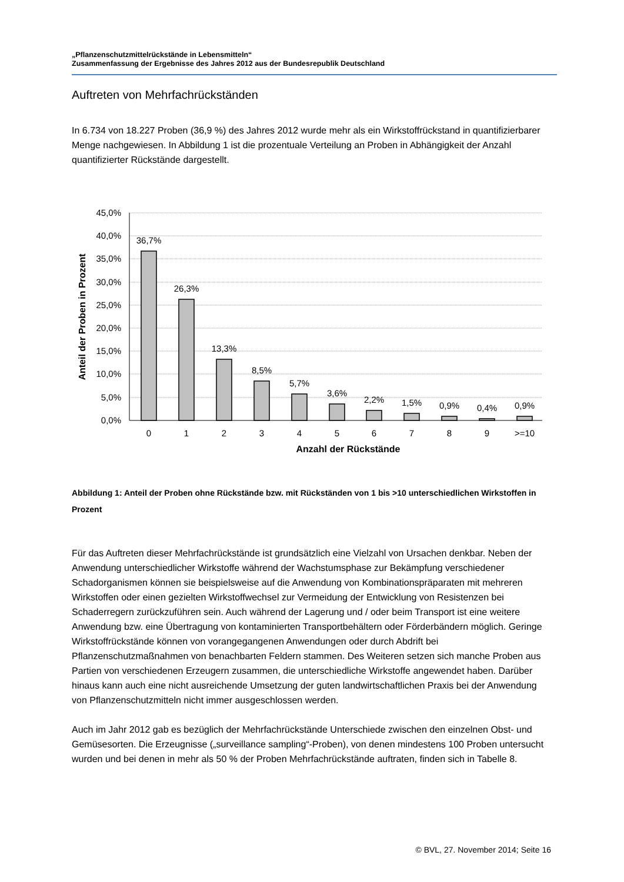„Pflanzenschutzmittelrückstände in Lebensmitteln“
Zusammenfassung der Ergebnisse des Jahres 2012 aus der Bundesrepublik Deutschland
Auftreten von Mehrfachrückständen
In 6.734 von 18.227 Proben (36,9 %) des Jahres 2012 wurde mehr als ein Wirkstoffrückstand in quantifizierbarer Menge nachgewiesen. In Abbildung 1 ist die prozentuale Verteilung an Proben in Abhängigkeit der Anzahl quantifizierter Rückstände dargestellt.
45,0%
40,0%
35,0%
30,0%
25,0%
20,0%
15,0%
10,0%
5,0%
0,0%
36,7%
26,3%
13,3%
8,5%
5,7%
3,6%
2,2%
1,5%
0,9%
0,4%
0,9%
0
1
2
3
4
5
6
7
8
9
>=10
Anzahl der Rückstände
Anteil der Proben in Prozent
Abbildung 1: Anteil der Proben ohne Rückstände bzw. mit Rückständen von 1 bis >10 unterschiedlichen Wirkstoffen in Prozent
Für das Auftreten dieser Mehrfachrückstände ist grundsätzlich eine Vielzahl von Ursachen denkbar. Neben der Anwendung unterschiedlicher Wirkstoffe während der Wachstumsphase zur Bekämpfung verschiedener Schadorganismen können sie beispielsweise auf die Anwendung von Kombinationspräparaten mit mehreren Wirkstoffen oder einen gezielten Wirkstoffwechsel zur Vermeidung der Entwicklung von Resistenzen bei Schaderregern zurückzuführen sein. Auch während der Lagerung und / oder beim Transport ist eine weitere Anwendung bzw. eine Übertragung von kontaminierten Transportbehältern oder Förderbändern möglich. Geringe Wirkstoffrückstände können von vorangegangenen Anwendungen oder durch Abdrift bei Pflanzenschutzmaßnahmen von benachbarten Feldern stammen. Des Weiteren setzen sich manche Proben aus Partien von verschiedenen Erzeugern zusammen, die unterschiedliche Wirkstoffe angewendet haben. Darüber hinaus kann auch eine nicht ausreichende Umsetzung der guten landwirtschaftlichen Praxis bei der Anwendung von Pflanzenschutzmitteln nicht immer ausgeschlossen werden.
Auch im Jahr 2012 gab es bezüglich der Mehrfachrückstände Unterschiede zwischen den einzelnen Obst- und Gemüsesorten. Die Erzeugnisse („surveillance sampling“-Proben), von denen mindestens 100 Proben untersucht wurden und bei denen in mehr als 50 % der Proben Mehrfachrückstände auftraten, finden sich in Tabelle 8.
© BVL, 27. November 2014; Seite 16